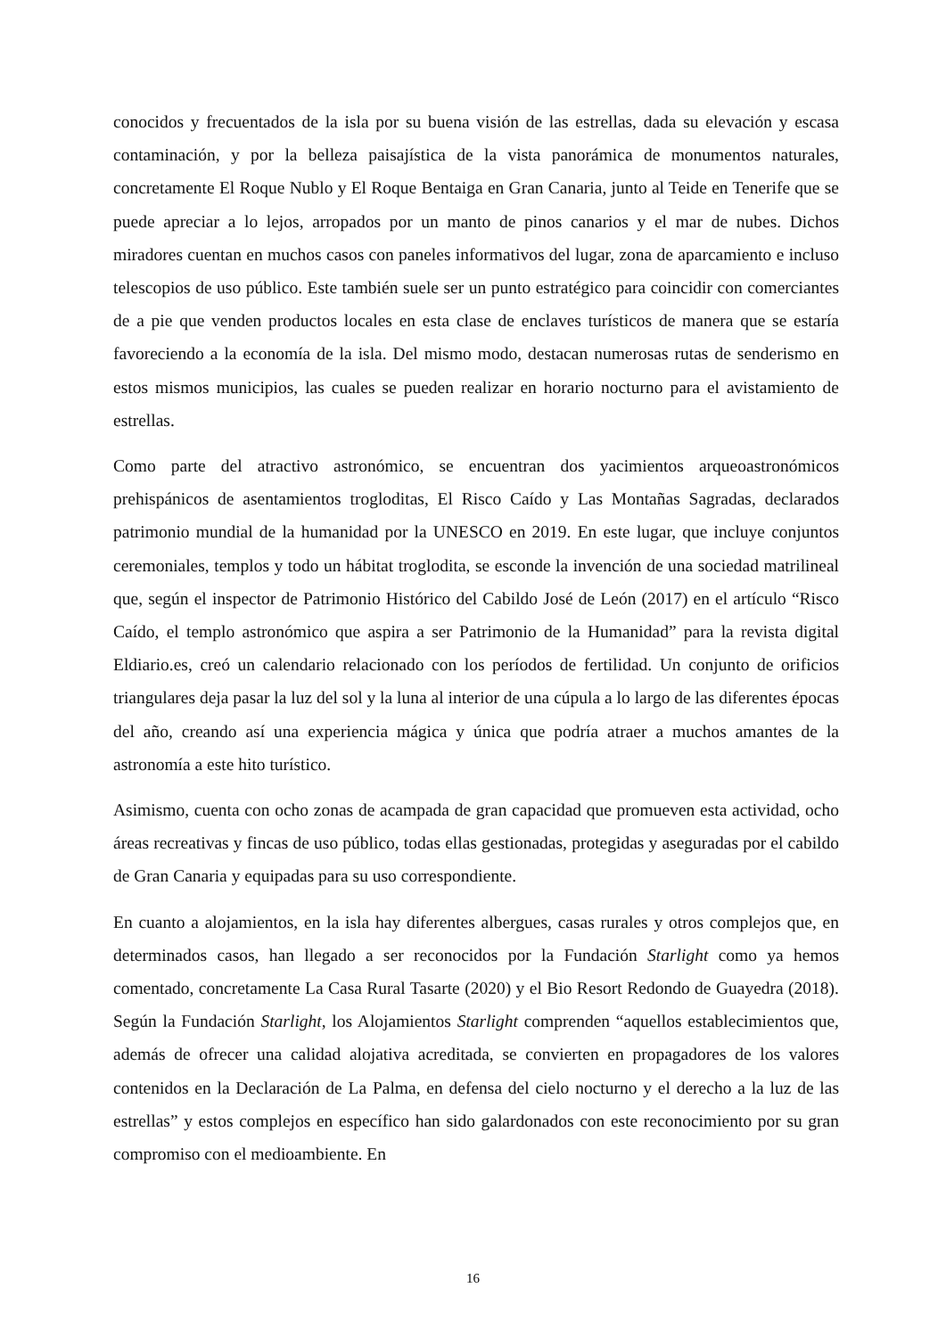conocidos y frecuentados de la isla por su buena visión de las estrellas, dada su elevación y escasa contaminación, y por la belleza paisajística de la vista panorámica de monumentos naturales, concretamente El Roque Nublo y El Roque Bentaiga en Gran Canaria, junto al Teide en Tenerife que se puede apreciar a lo lejos, arropados por un manto de pinos canarios y el mar de nubes. Dichos miradores cuentan en muchos casos con paneles informativos del lugar, zona de aparcamiento e incluso telescopios de uso público. Este también suele ser un punto estratégico para coincidir con comerciantes de a pie que venden productos locales en esta clase de enclaves turísticos de manera que se estaría favoreciendo a la economía de la isla. Del mismo modo, destacan numerosas rutas de senderismo en estos mismos municipios, las cuales se pueden realizar en horario nocturno para el avistamiento de estrellas.
Como parte del atractivo astronómico, se encuentran dos yacimientos arqueoastronómicos prehispánicos de asentamientos trogloditas, El Risco Caído y Las Montañas Sagradas, declarados patrimonio mundial de la humanidad por la UNESCO en 2019. En este lugar, que incluye conjuntos ceremoniales, templos y todo un hábitat troglodita, se esconde la invención de una sociedad matrilineal que, según el inspector de Patrimonio Histórico del Cabildo José de León (2017) en el artículo “Risco Caído, el templo astronómico que aspira a ser Patrimonio de la Humanidad” para la revista digital Eldiario.es, creó un calendario relacionado con los períodos de fertilidad. Un conjunto de orificios triangulares deja pasar la luz del sol y la luna al interior de una cúpula a lo largo de las diferentes épocas del año, creando así una experiencia mágica y única que podría atraer a muchos amantes de la astronomía a este hito turístico.
Asimismo, cuenta con ocho zonas de acampada de gran capacidad que promueven esta actividad, ocho áreas recreativas y fincas de uso público, todas ellas gestionadas, protegidas y aseguradas por el cabildo de Gran Canaria y equipadas para su uso correspondiente.
En cuanto a alojamientos, en la isla hay diferentes albergues, casas rurales y otros complejos que, en determinados casos, han llegado a ser reconocidos por la Fundación Starlight como ya hemos comentado, concretamente La Casa Rural Tasarte (2020) y el Bio Resort Redondo de Guayedra (2018). Según la Fundación Starlight, los Alojamientos Starlight comprenden “aquellos establecimientos que, además de ofrecer una calidad alojativa acreditada, se convierten en propagadores de los valores contenidos en la Declaración de La Palma, en defensa del cielo nocturno y el derecho a la luz de las estrellas” y estos complejos en específico han sido galardonados con este reconocimiento por su gran compromiso con el medioambiente. En
16